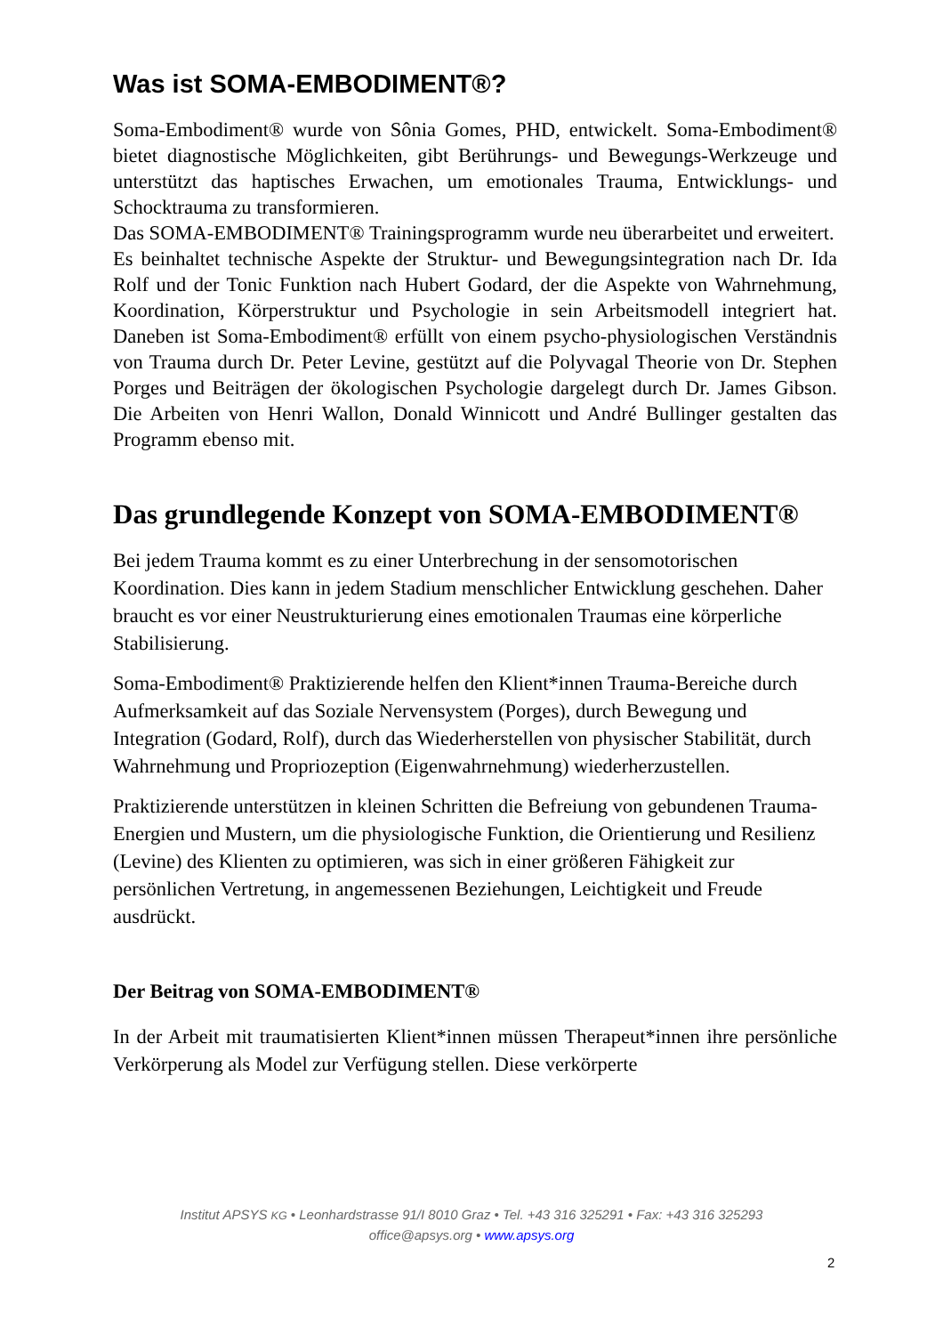Was ist SOMA-EMBODIMENT®?
Soma-Embodiment® wurde von Sônia Gomes, PHD, entwickelt. Soma-Embodiment® bietet diagnostische Möglichkeiten, gibt Berührungs- und Bewegungs-Werkzeuge und unterstützt das haptisches Erwachen, um emotionales Trauma, Entwicklungs- und Schocktrauma zu transformieren.
Das SOMA-EMBODIMENT® Trainingsprogramm wurde neu überarbeitet und erweitert.
Es beinhaltet technische Aspekte der Struktur- und Bewegungsintegration nach Dr. Ida Rolf und der Tonic Funktion nach Hubert Godard, der die Aspekte von Wahrnehmung, Koordination, Körperstruktur und Psychologie in sein Arbeitsmodell integriert hat. Daneben ist Soma-Embodiment® erfüllt von einem psycho-physiologischen Verständnis von Trauma durch Dr. Peter Levine, gestützt auf die Polyvagal Theorie von Dr. Stephen Porges und Beiträgen der ökologischen Psychologie dargelegt durch Dr. James Gibson. Die Arbeiten von Henri Wallon, Donald Winnicott und André Bullinger gestalten das Programm ebenso mit.
Das grundlegende Konzept von SOMA-EMBODIMENT®
Bei jedem Trauma kommt es zu einer Unterbrechung in der sensomotorischen Koordination. Dies kann in jedem Stadium menschlicher Entwicklung geschehen. Daher braucht es vor einer Neustrukturierung eines emotionalen Traumas eine körperliche Stabilisierung.
Soma-Embodiment® Praktizierende helfen den Klient*innen Trauma-Bereiche durch Aufmerksamkeit auf das Soziale Nervensystem (Porges), durch Bewegung und Integration (Godard, Rolf), durch das Wiederherstellen von physischer Stabilität, durch Wahrnehmung und Propriozeption (Eigenwahrnehmung) wiederherzustellen.
Praktizierende unterstützen in kleinen Schritten die Befreiung von gebundenen Trauma-Energien und Mustern, um die physiologische Funktion, die Orientierung und Resilienz (Levine) des Klienten zu optimieren, was sich in einer größeren Fähigkeit zur persönlichen Vertretung, in angemessenen Beziehungen, Leichtigkeit und Freude ausdrückt.
Der Beitrag von SOMA-EMBODIMENT®
In der Arbeit mit traumatisierten Klient*innen müssen Therapeut*innen ihre persönliche Verkörperung als Model zur Verfügung stellen. Diese verkörperte
Institut APSYS KG • Leonhardstrasse 91/I 8010 Graz • Tel. +43 316 325291 • Fax: +43 316 325293
office@apsys.org • www.apsys.org
2